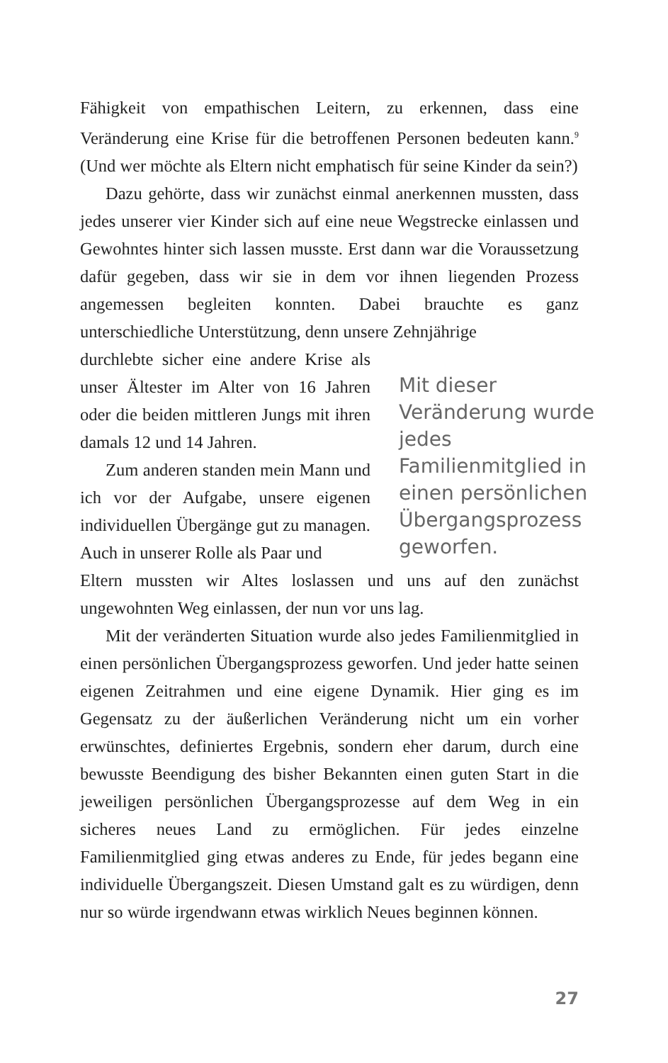Fähigkeit von empathischen Leitern, zu erkennen, dass eine Veränderung eine Krise für die betroffenen Personen bedeuten kann.<sup>9</sup> (Und wer möchte als Eltern nicht emphatisch für seine Kinder da sein?)
Dazu gehörte, dass wir zunächst einmal anerkennen mussten, dass jedes unserer vier Kinder sich auf eine neue Wegstrecke einlassen und Gewohntes hinter sich lassen musste. Erst dann war die Voraussetzung dafür gegeben, dass wir sie in dem vor ihnen liegenden Prozess angemessen begleiten konnten. Dabei brauchte es ganz unterschiedliche Unterstützung, denn unsere Zehnjährige
durchlebte sicher eine andere Krise als unser Ältester im Alter von 16 Jahren oder die beiden mittleren Jungs mit ihren damals 12 und 14 Jahren.
Zum anderen standen mein Mann und ich vor der Aufgabe, unsere eigenen individuellen Übergänge gut zu managen. Auch in unserer Rolle als Paar und
Mit dieser Veränderung wurde jedes Familienmitglied in einen persönlichen Übergangsprozess geworfen.
Eltern mussten wir Altes loslassen und uns auf den zunächst ungewohnten Weg einlassen, der nun vor uns lag.
Mit der veränderten Situation wurde also jedes Familienmitglied in einen persönlichen Übergangsprozess geworfen. Und jeder hatte seinen eigenen Zeitrahmen und eine eigene Dynamik. Hier ging es im Gegensatz zu der äußerlichen Veränderung nicht um ein vorher erwünschtes, definiertes Ergebnis, sondern eher darum, durch eine bewusste Beendigung des bisher Bekannten einen guten Start in die jeweiligen persönlichen Übergangsprozesse auf dem Weg in ein sicheres neues Land zu ermöglichen. Für jedes einzelne Familienmitglied ging etwas anderes zu Ende, für jedes begann eine individuelle Übergangszeit. Diesen Umstand galt es zu würdigen, denn nur so würde irgendwann etwas wirklich Neues beginnen können.
27